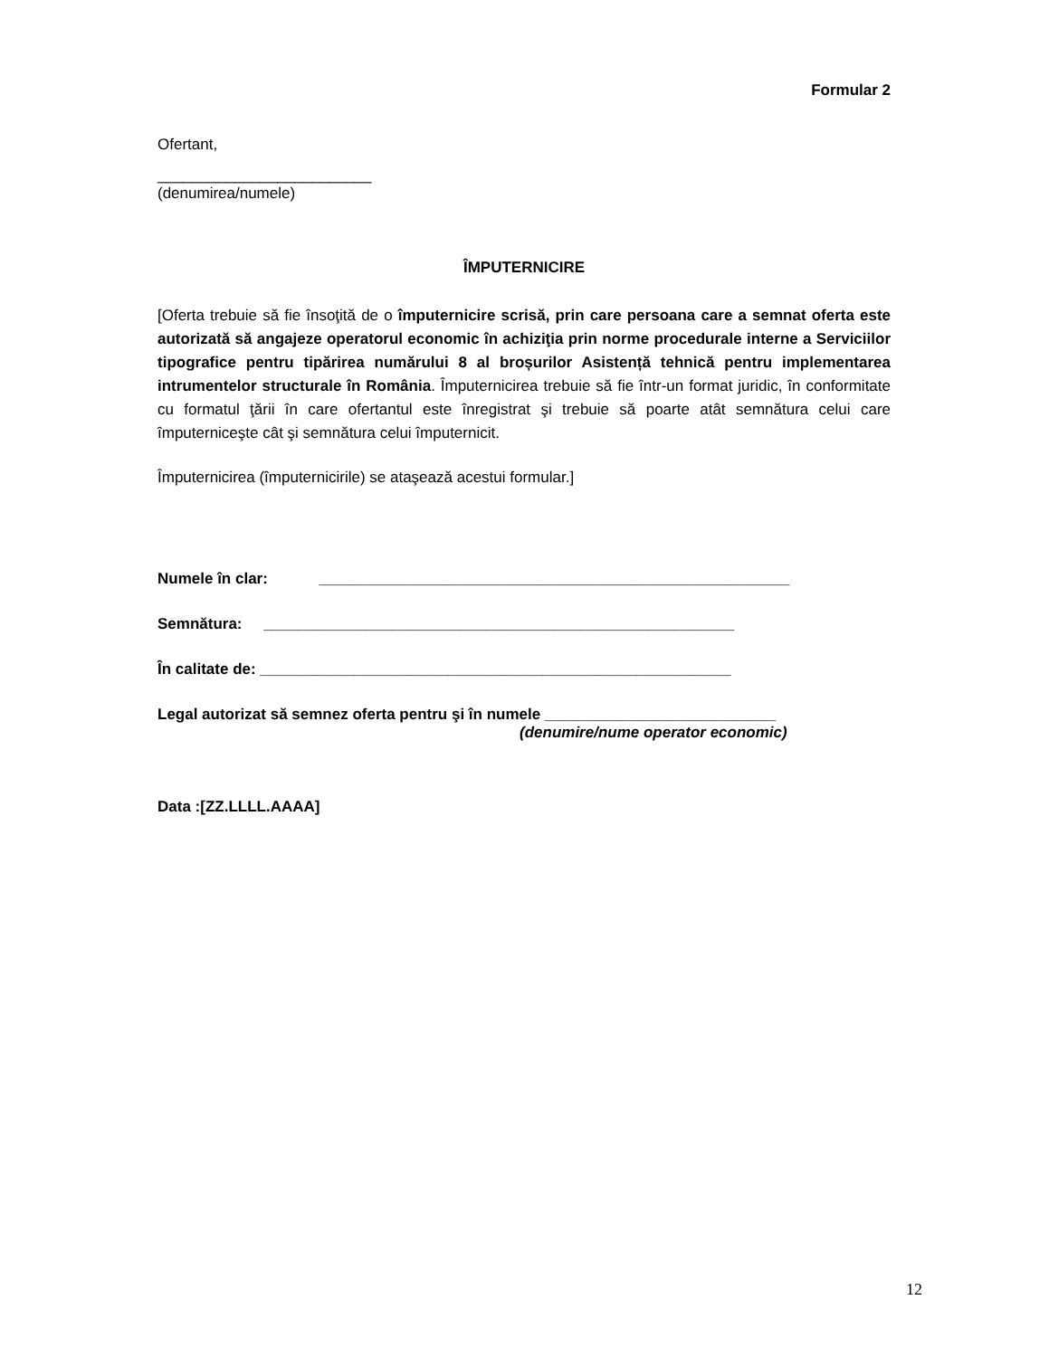Formular 2
Ofertant,
_________________________
(denumirea/numele)
ÎMPUTERNICIRE
[Oferta trebuie să fie însoţită de o împuternicire scrisă, prin care persoana care a semnat oferta este autorizată să angajeze operatorul economic în achiziţia prin norme procedurale interne a Serviciilor tipografice pentru tipărirea numărului 8 al broșurilor Asistență tehnică pentru implementarea intrumentelor structurale în România. Împuternicirea trebuie să fie într-un format juridic, în conformitate cu formatul ţării în care ofertantul este înregistrat şi trebuie să poarte atât semnătura celui care împuterniceşte cât şi semnătura celui împuternicit.
Împuternicirea (împuternicirile) se ataşează acestui formular.]
Numele în clar: _______________________________________________________
Semnătura: _______________________________________________________
În calitate de: _______________________________________________________
Legal autorizat să semnez oferta pentru şi în numele ___________________________
(denumire/nume operator economic)
Data :[ZZ.LLLL.AAAA]
12